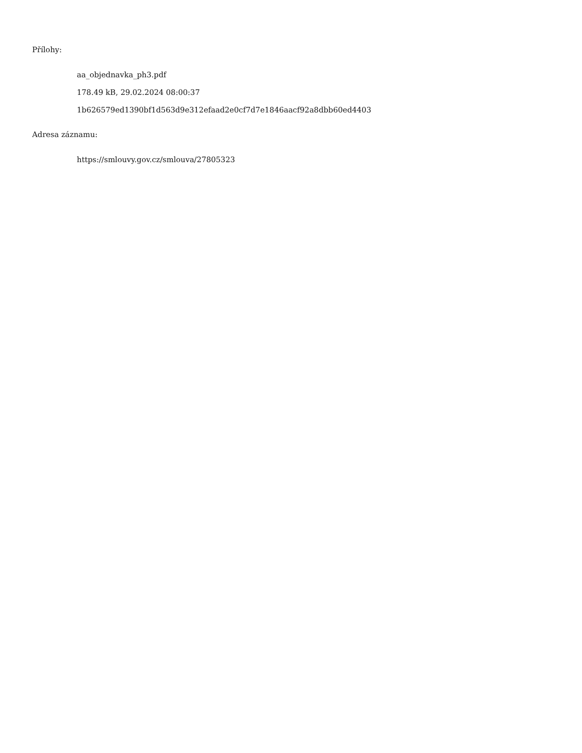Přílohy:
aa_objednavka_ph3.pdf
178.49 kB, 29.02.2024 08:00:37
1b626579ed1390bf1d563d9e312efaad2e0cf7d7e1846aacf92a8dbb60ed4403
Adresa záznamu:
https://smlouvy.gov.cz/smlouva/27805323